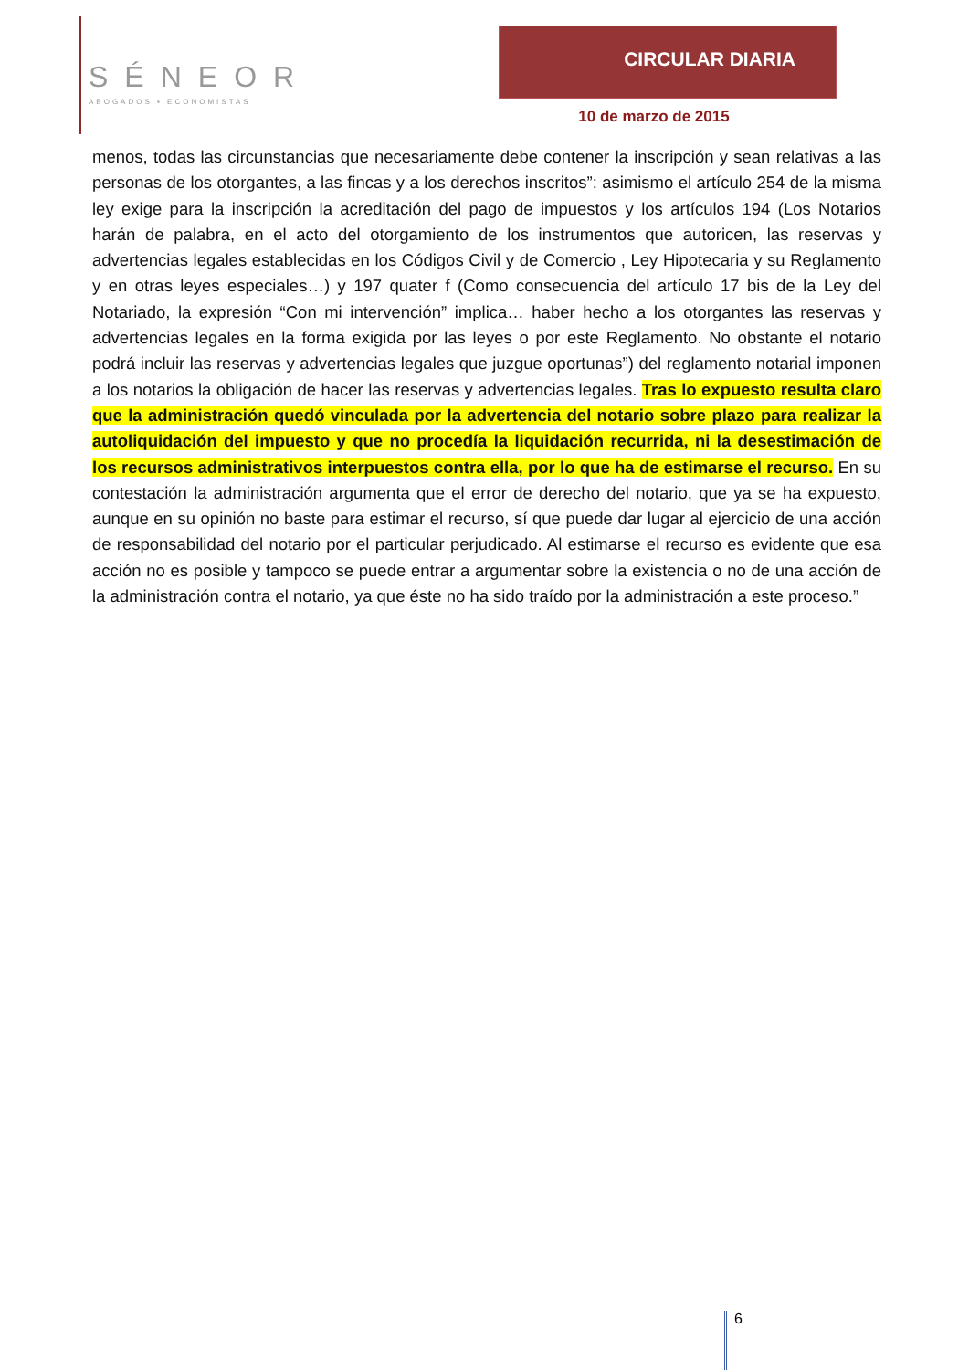SÉNEOR
ABOGADOS ▪ ECONOMISTAS
CIRCULAR DIARIA
10 de marzo de 2015
menos, todas las circunstancias que necesariamente debe contener la inscripción y sean relativas a las personas de los otorgantes, a las fincas y a los derechos inscritos”: asimismo el artículo 254 de la misma ley exige para la inscripción la acreditación del pago de impuestos y los artículos 194 (Los Notarios harán de palabra, en el acto del otorgamiento de los instrumentos que autoricen, las reservas y advertencias legales establecidas en los Códigos Civil y de Comercio , Ley Hipotecaria y su Reglamento y en otras leyes especiales…) y 197 quater f (Como consecuencia del artículo 17 bis de la Ley del Notariado, la expresión “Con mi intervención” implica… haber hecho a los otorgantes las reservas y advertencias legales en la forma exigida por las leyes o por este Reglamento. No obstante el notario podrá incluir las reservas y advertencias legales que juzgue oportunas”) del reglamento notarial imponen a los notarios la obligación de hacer las reservas y advertencias legales. Tras lo expuesto resulta claro que la administración quedó vinculada por la advertencia del notario sobre plazo para realizar la autoliquidación del impuesto y que no procedía la liquidación recurrida, ni la desestimación de los recursos administrativos interpuestos contra ella, por lo que ha de estimarse el recurso. En su contestación la administración argumenta que el error de derecho del notario, que ya se ha expuesto, aunque en su opinión no baste para estimar el recurso, sí que puede dar lugar al ejercicio de una acción de responsabilidad del notario por el particular perjudicado. Al estimarse el recurso es evidente que esa acción no es posible y tampoco se puede entrar a argumentar sobre la existencia o no de una acción de la administración contra el notario, ya que éste no ha sido traído por la administración a este proceso.”
6